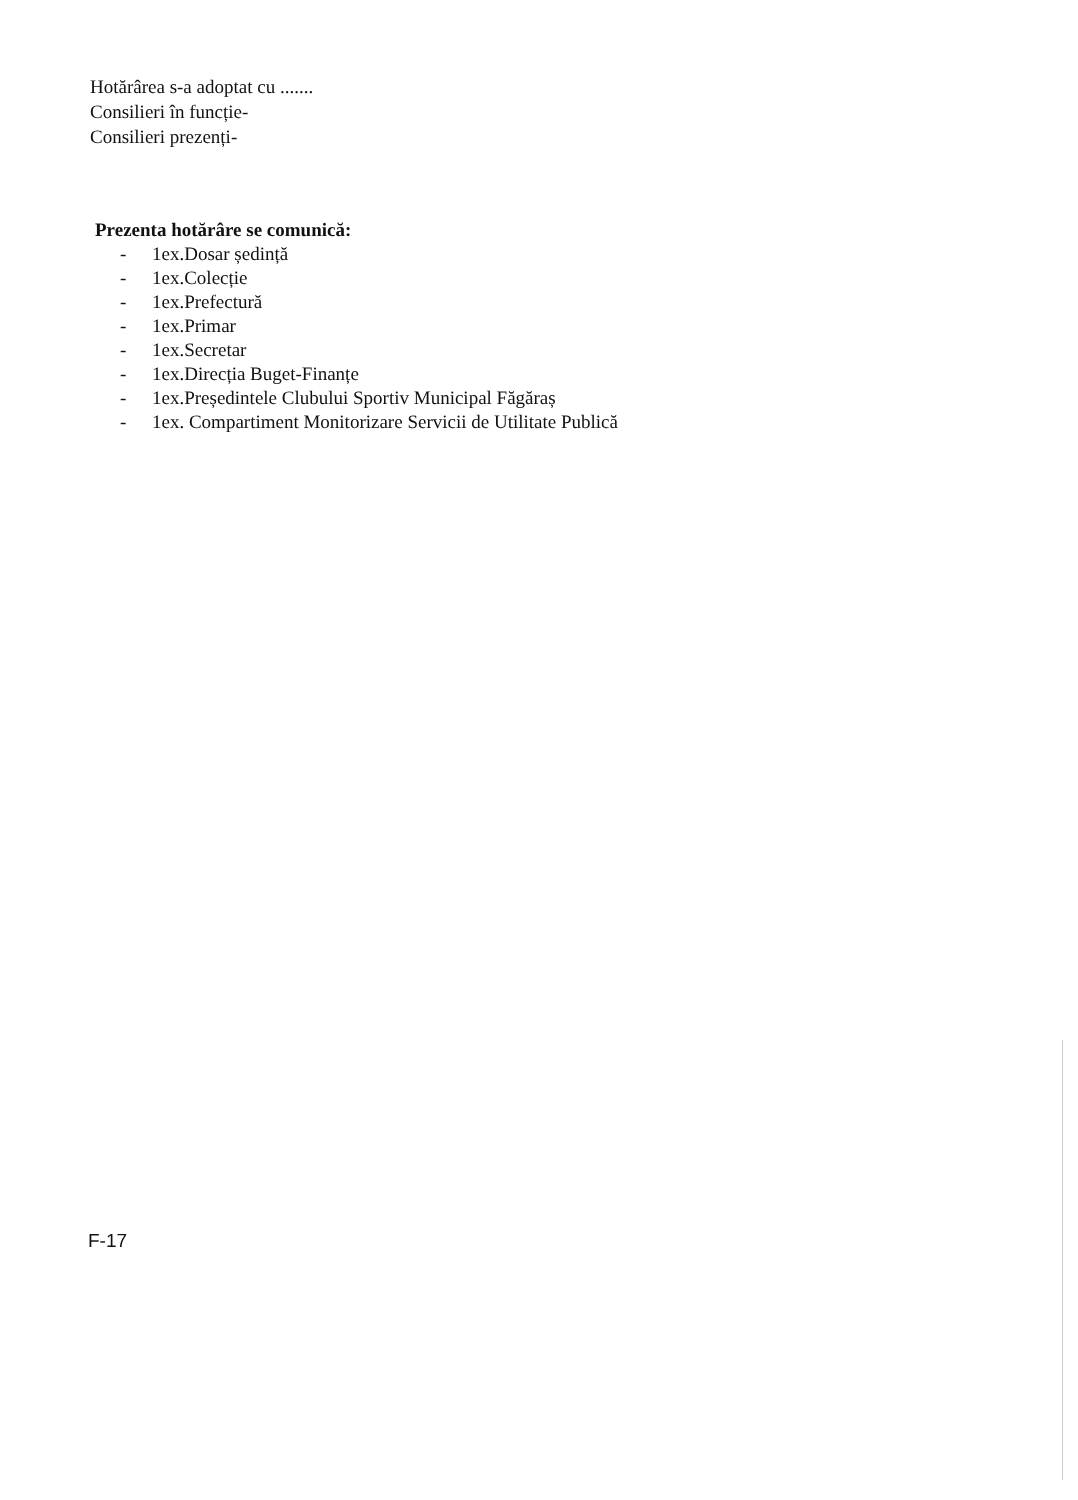Hotărârea s-a adoptat cu .......
Consilieri în funcție-
Consilieri prezenți-
Prezenta hotărâre se comunică:
- 1ex.Dosar ședință
- 1ex.Colecție
- 1ex.Prefectură
- 1ex.Primar
- 1ex.Secretar
- 1ex.Direcția Buget-Finanțe
- 1ex.Președintele Clubului Sportiv Municipal Făgăraș
- 1ex. Compartiment Monitorizare Servicii de Utilitate Publică
F-17